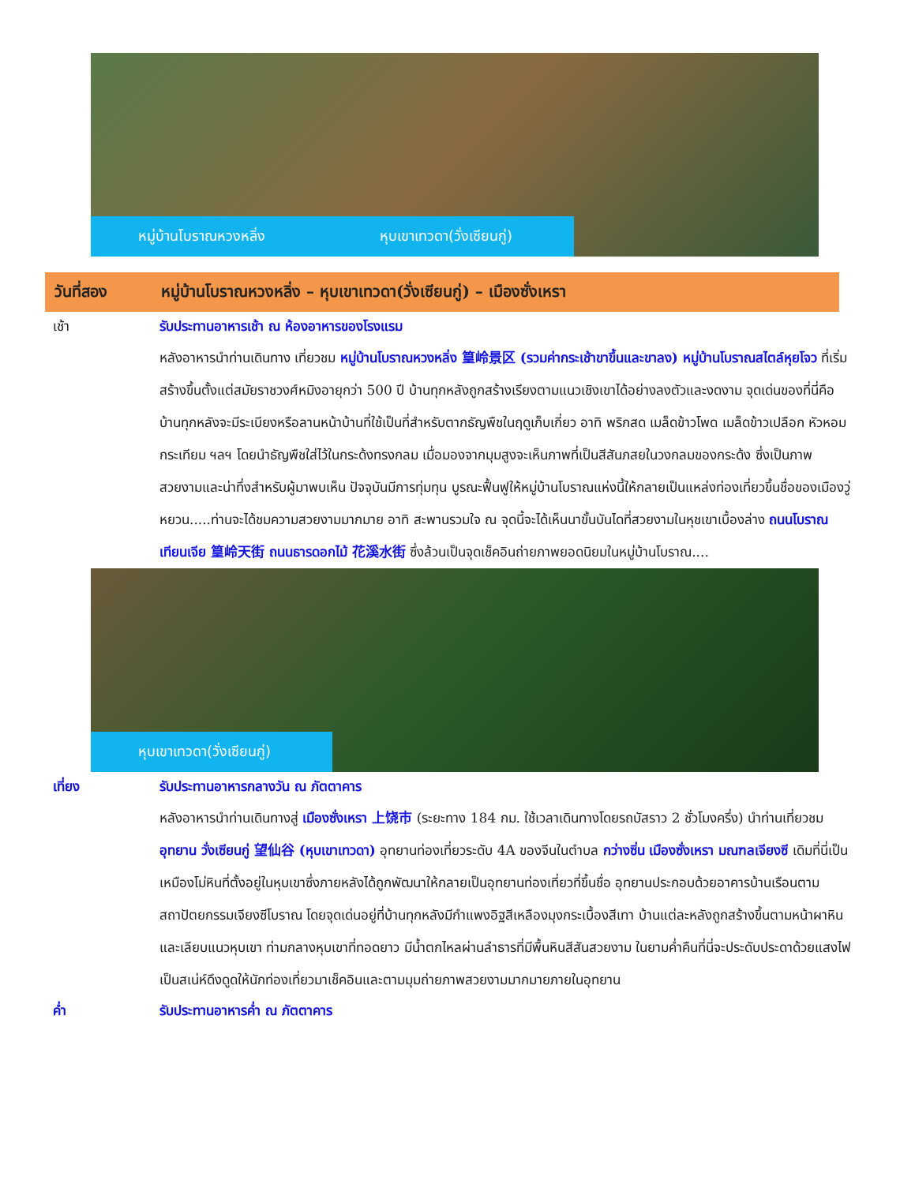หมู่บ้านโบราณหวงหลิ่ง หุบเขาเทวดา(วั่งเซียนกู่)
วันที่สอง หมู่บ้านโบราณหวงหลิ่ง – หุบเขาเทวดา(วั่งเซียนกู่) – เมืองซั่งเหรา
เช้า รับประทานอาหารเช้า ณ ห้องอาหารของโรงแรม
หลังอาหารนำท่านเดินทาง เที่ยวชม หมู่บ้านโบราณหวงหลิ่ง 篁岭景区 (รวมค่ากระเช้าขาขึ้นและขาลง) หมู่บ้านโบราณสไตล์หุยโจว ที่เริ่มสร้างขึ้นตั้งแต่สมัยราชวงศ์หมิงอายุกว่า 500 ปี บ้านทุกหลังถูกสร้างเรียงตามแนวเชิงเขาได้อย่างลงตัวและงดงาม จุดเด่นของที่นี่คือบ้านทุกหลังจะมีระเบียงหรือลานหน้าบ้านที่ใช้เป็นที่สำหรับตากธัญพืชในฤดูเก็บเกี่ยว อาทิ พริกสด เมล็ดข้าวโพด เมล็ดข้าวเปลือก หัวหอม กระเทียม ฯลฯ โดยนำธัญพืชใส่ไว้ในกระด้งทรงกลม เมื่อมองจากมุมสูงจะเห็นภาพที่เป็นสีสันภสยในวงกลมของกระด้ง ซึ่งเป็นภาพสวยงามและน่าทึ่งสำหรับผู้มาพบเห็น ปัจจุบันมีการทุ่มทุน บูรณะฟื้นฟูให้หมู่บ้านโบราณแห่งนี้ให้กลายเป็นแหล่งท่องเที่ยวขึ้นชื่อของเมืองวู่หยวน.....ท่านจะได้ชมความสวยงามมากมาย อาทิ สะพานรวมใจ ณ จุดนี้จะได้เห็นนาขั้นบันไดที่สวยงามในหุชเขาเบื้องล่าง ถนนโบราณเทียนเจีย 篁岭天街 ถนนธารดอกไม้ 花溪水街 ซึ่งล้วนเป็นจุดเช็คอินถ่ายภาพยอดนิยมในหมู่บ้านโบราณ....
หุบเขาเทวดา(วั่งเซียนกู่)
เที่ยง รับประทานอาหารกลางวัน ณ ภัตตาคาร
หลังอาหารนำท่านเดินทางสู่ เมืองซั่งเหรา 上饶市 (ระยะทาง 184 กม. ใช้เวลาเดินทางโดยรถบัสราว 2 ชั่วโมงครึ่ง) นำท่านเที่ยวชม อุทยาน วั่งเซียนกู่ 望仙谷 (หุบเขาเทวดา) อุทยานท่องเที่ยวระดับ 4A ของจีนในตำบล กว่างซิ่น เมืองซั่งเหรา มณฑลเจียงซี เดิมที่นี่เป็นเหมืองโม่หินที่ตั้งอยู่ในหุบเขาซึ่งภายหลังได้ถูกพัฒนาให้กลายเป็นอุทยานท่องเที่ยวที่ขึ้นชื่อ อุทยานประกอบด้วยอาคารบ้านเรือนตามสถาปัตยกรรมเจียงซีโบราณ โดยจุดเด่นอยู่ที่บ้านทุกหลังมีกำแพงอิฐสีเหลืองมุงกระเบื้องสีเทา บ้านแต่ละหลังถูกสร้างขึ้นตามหน้าผาหินและเลียบแนวหุบเขา ท่ามกลางหุบเขาที่ทอดยาว มีน้ำตกไหลผ่านลำธารที่มีพื้นหินสีสันสวยงาม ในยามค่ำคืนที่นี่จะประดับประดาด้วยแสงไฟ เป็นสเน่ห์ดึงดูดให้นักท่องเที่ยวมาเช็คอินและตามมุมถ่ายภาพสวยงามมากมายภายในอุทยาน
ค่ำ รับประทานอาหารค่ำ ณ ภัตตาคาร